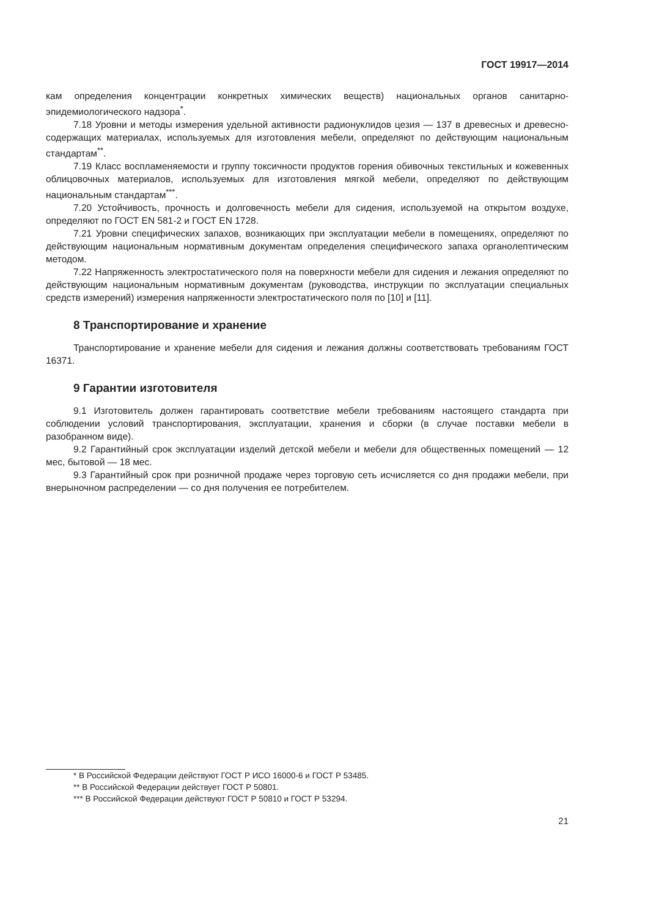ГОСТ 19917—2014
кам определения концентрации конкретных химических веществ) национальных органов санитарно-эпидемиологического надзора<sup>*</sup>.
7.18 Уровни и методы измерения удельной активности радионуклидов цезия — 137 в древесных и древесно-содержащих материалах, используемых для изготовления мебели, определяют по действующим национальным стандартам<sup>**</sup>.
7.19 Класс воспламеняемости и группу токсичности продуктов горения обивочных текстильных и кожевенных облицовочных материалов, используемых для изготовления мягкой мебели, определяют по действующим национальным стандартам<sup>***</sup>.
7.20 Устойчивость, прочность и долговечность мебели для сидения, используемой на открытом воздухе, определяют по ГОСТ EN 581-2 и ГОСТ EN 1728.
7.21 Уровни специфических запахов, возникающих при эксплуатации мебели в помещениях, определяют по действующим национальным нормативным документам определения специфического запаха органолептическим методом.
7.22 Напряженность электростатического поля на поверхности мебели для сидения и лежания определяют по действующим национальным нормативным документам (руководства, инструкции по эксплуатации специальных средств измерений) измерения напряженности электростатического поля по [10] и [11].
8 Транспортирование и хранение
Транспортирование и хранение мебели для сидения и лежания должны соответствовать требованиям ГОСТ 16371.
9 Гарантии изготовителя
9.1 Изготовитель должен гарантировать соответствие мебели требованиям настоящего стандарта при соблюдении условий транспортирования, эксплуатации, хранения и сборки (в случае поставки мебели в разобранном виде).
9.2 Гарантийный срок эксплуатации изделий детской мебели и мебели для общественных помещений — 12 мес, бытовой — 18 мес.
9.3 Гарантийный срок при розничной продаже через торговую сеть исчисляется со дня продажи мебели, при внерыночном распределении — со дня получения ее потребителем.
* В Российской Федерации действуют ГОСТ Р ИСО 16000-6 и ГОСТ Р 53485.
** В Российской Федерации действует ГОСТ Р 50801.
*** В Российской Федерации действуют ГОСТ Р 50810 и ГОСТ Р 53294.
21